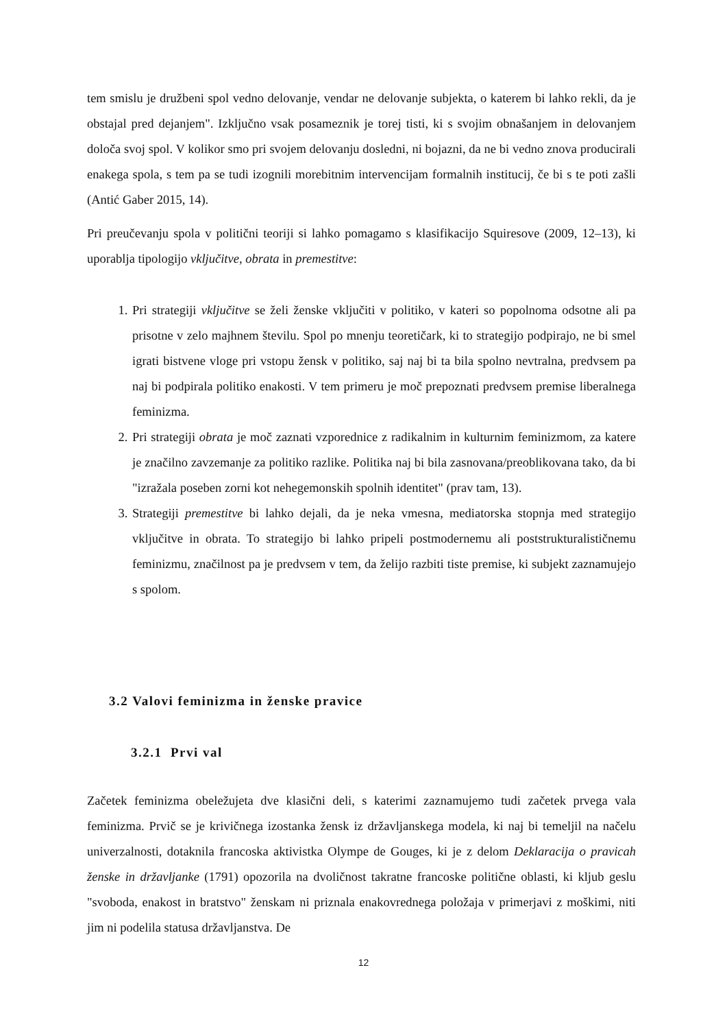tem smislu je družbeni spol vedno delovanje, vendar ne delovanje subjekta, o katerem bi lahko rekli, da je obstajal pred dejanjem". Izključno vsak posameznik je torej tisti, ki s svojim obnašanjem in delovanjem določa svoj spol. V kolikor smo pri svojem delovanju dosledni, ni bojazni, da ne bi vedno znova producirali enakega spola, s tem pa se tudi izognili morebitnim intervencijam formalnih institucij, če bi s te poti zašli (Antić Gaber 2015, 14).
Pri preučevanju spola v politični teoriji si lahko pomagamo s klasifikacijo Squiresove (2009, 12–13), ki uporablja tipologijo vključitve, obrata in premestitve:
1. Pri strategiji vključitve se želi ženske vključiti v politiko, v kateri so popolnoma odsotne ali pa prisotne v zelo majhnem številu. Spol po mnenju teoretičark, ki to strategijo podpirajo, ne bi smel igrati bistvene vloge pri vstopu žensk v politiko, saj naj bi ta bila spolno nevtralna, predvsem pa naj bi podpirala politiko enakosti. V tem primeru je moč prepoznati predvsem premise liberalnega feminizma.
2. Pri strategiji obrata je moč zaznati vzporednice z radikalnim in kulturnim feminizmom, za katere je značilno zavzemanje za politiko razlike. Politika naj bi bila zasnovana/preoblikovana tako, da bi "izražala poseben zorni kot nehegemonskih spolnih identitet" (prav tam, 13).
3. Strategiji premestitve bi lahko dejali, da je neka vmesna, mediatorska stopnja med strategijo vključitve in obrata. To strategijo bi lahko pripeli postmodernemu ali poststrukturalističnemu feminizmu, značilnost pa je predvsem v tem, da želijo razbiti tiste premise, ki subjekt zaznamujejo s spolom.
3.2 Valovi feminizma in ženske pravice
3.2.1 Prvi val
Začetek feminizma obeležujeta dve klasični deli, s katerimi zaznamujemo tudi začetek prvega vala feminizma. Prvič se je krivičnega izostanka žensk iz državljanskega modela, ki naj bi temeljil na načelu univerzalnosti, dotaknila francoska aktivistka Olympe de Gouges, ki je z delom Deklaracija o pravicah ženske in državljanke (1791) opozorila na dvoličnost takratne francoske politične oblasti, ki kljub geslu "svoboda, enakost in bratstvo" ženskam ni priznala enakovrednega položaja v primerjavi z moškimi, niti jim ni podelila statusa državljanstva. De
12